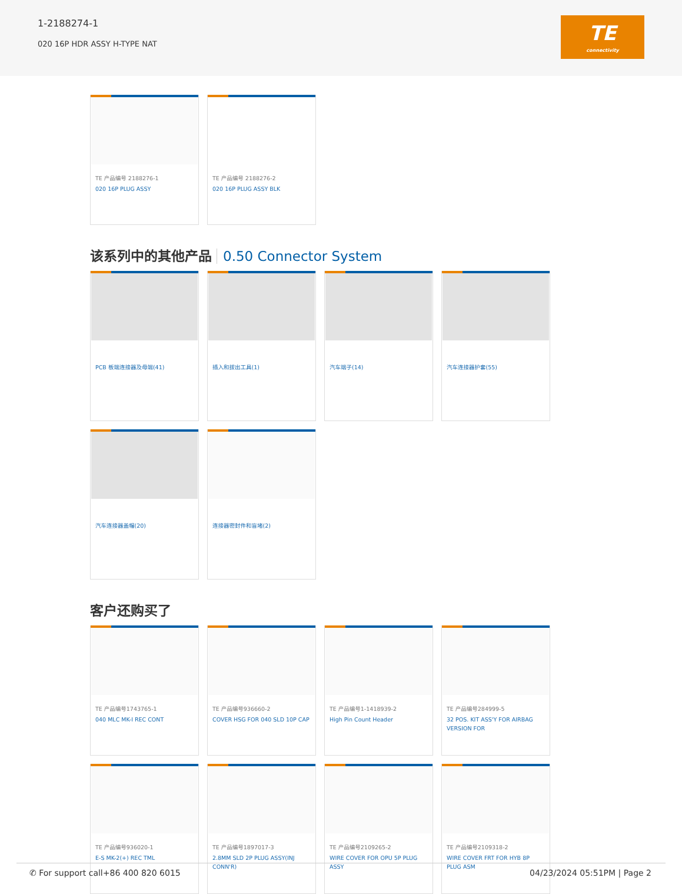1-2188274-1
020 16P HDR ASSY H-TYPE NAT
TE
connectivity
TE 产品编号 2188276-1
020 16P PLUG ASSY
TE 产品编号 2188276-2
020 16P PLUG ASSY BLK
该系列中的其他产品 0.50 Connector System
PCB 板端连接器及母端(41)
插入和拔出工具(1)
汽车端子(14)
汽车连接器护套(55)
汽车连接器盖帽(20)
连接器密封件和盲堵(2)
客户还购买了
TE 产品编号1743765-1
040 MLC MK-I REC CONT
TE 产品编号936660-2
COVER HSG FOR 040 SLD 10P CAP
TE 产品编号1-1418939-2
High Pin Count Header
TE 产品编号284999-5
32 POS. KIT ASS'Y FOR AIRBAG VERSION FOR
TE 产品编号936020-1
E-S MK-2(+) REC TML
TE 产品编号1897017-3
2.8MM SLD 2P PLUG ASSY(INJ CONN'R)
TE 产品编号2109265-2
WIRE COVER FOR OPU 5P PLUG ASSY
TE 产品编号2109318-2
WIRE COVER FRT FOR HYB 8P PLUG ASM
✆ For support call+86 400 820 6015 04/23/2024 05:51PM | Page 2